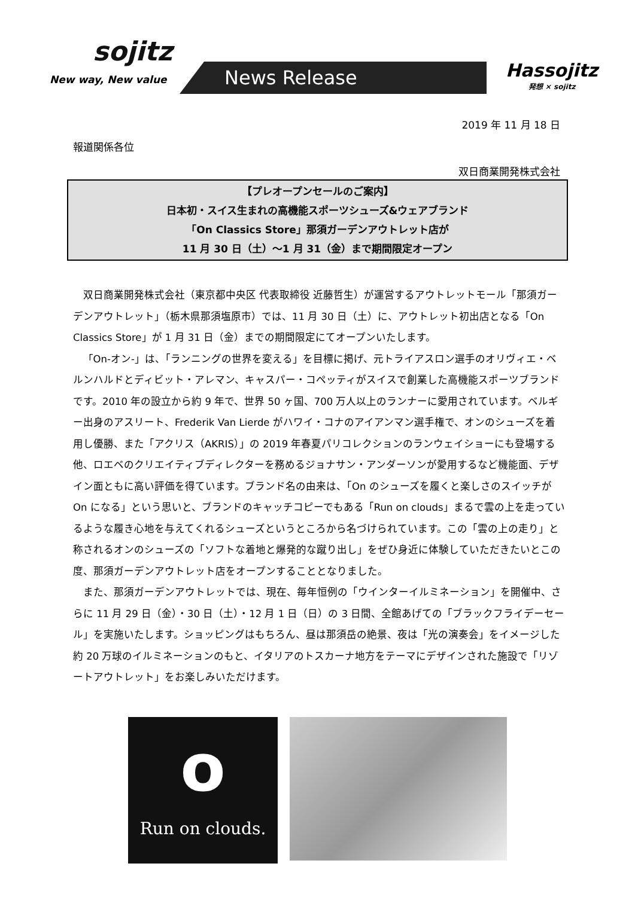sojitz
New way, New value
News Release Hassojitz
発想 × sojitz
2019 年 11 月 18 日
報道関係各位
双日商業開発株式会社
【プレオープンセールのご案内】
日本初・スイス生まれの高機能スポーツシューズ&ウェアブランド
「On Classics Store」那須ガーデンアウトレット店が
11 月 30 日（土）～1 月 31（金）まで期間限定オープン
双日商業開発株式会社（東京都中央区 代表取締役 近藤哲生）が運営するアウトレットモール「那須ガーデンアウトレット」（栃木県那須塩原市）では、11 月 30 日（土）に、アウトレット初出店となる「On Classics Store」が 1 月 31 日（金）までの期間限定にてオープンいたします。
「On-オン-」は、「ランニングの世界を変える」を目標に掲げ、元トライアスロン選手のオリヴィエ・ベルンハルドとディビット・アレマン、キャスパー・コペッティがスイスで創業した高機能スポーツブランドです。2010 年の設立から約 9 年で、世界 50 ヶ国、700 万人以上のランナーに愛用されています。ベルギー出身のアスリート、Frederik Van Lierde がハワイ・コナのアイアンマン選手権で、オンのシューズを着用し優勝、また「アクリス（AKRIS）」の 2019 年春夏パリコレクションのランウェイショーにも登場する他、ロエベのクリエイティブディレクターを務めるジョナサン・アンダーソンが愛用するなど機能面、デザイン面ともに高い評価を得ています。ブランド名の由来は、「On のシューズを履くと楽しさのスイッチが On になる」という思いと、ブランドのキャッチコピーでもある「Run on clouds」まるで雲の上を走っているような履き心地を与えてくれるシューズというところから名づけられています。この「雲の上の走り」と称されるオンのシューズの「ソフトな着地と爆発的な蹴り出し」をぜひ身近に体験していただきたいとこの度、那須ガーデンアウトレット店をオープンすることとなりました。
また、那須ガーデンアウトレットでは、現在、毎年恒例の「ウインターイルミネーション」を開催中、さらに 11 月 29 日（金）・30 日（土）・12 月 1 日（日）の 3 日間、全館あげての「ブラックフライデーセール」を実施いたします。ショッピングはもちろん、昼は那須岳の絶景、夜は「光の演奏会」をイメージした約 20 万球のイルミネーションのもと、イタリアのトスカーナ地方をテーマにデザインされた施設で「リゾートアウトレット」をお楽しみいただけます。
o
Run on clouds.